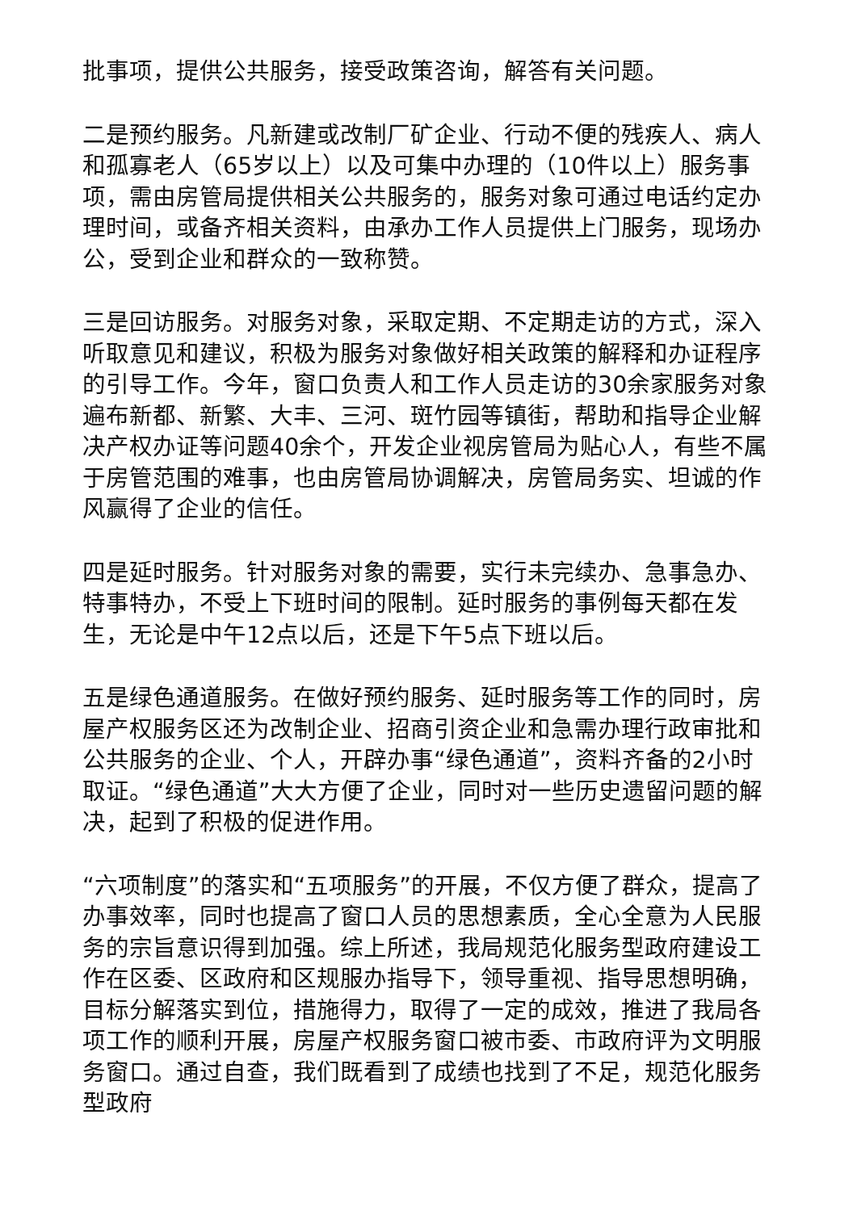批事项，提供公共服务，接受政策咨询，解答有关问题。
二是预约服务。凡新建或改制厂矿企业、行动不便的残疾人、病人和孤寡老人（65岁以上）以及可集中办理的（10件以上）服务事项，需由房管局提供相关公共服务的，服务对象可通过电话约定办理时间，或备齐相关资料，由承办工作人员提供上门服务，现场办公，受到企业和群众的一致称赞。
三是回访服务。对服务对象，采取定期、不定期走访的方式，深入听取意见和建议，积极为服务对象做好相关政策的解释和办证程序的引导工作。今年，窗口负责人和工作人员走访的30余家服务对象遍布新都、新繁、大丰、三河、斑竹园等镇街，帮助和指导企业解决产权办证等问题40余个，开发企业视房管局为贴心人，有些不属于房管范围的难事，也由房管局协调解决，房管局务实、坦诚的作风赢得了企业的信任。
四是延时服务。针对服务对象的需要，实行未完续办、急事急办、特事特办，不受上下班时间的限制。延时服务的事例每天都在发生，无论是中午12点以后，还是下午5点下班以后。
五是绿色通道服务。在做好预约服务、延时服务等工作的同时，房屋产权服务区还为改制企业、招商引资企业和急需办理行政审批和公共服务的企业、个人，开辟办事“绿色通道”，资料齐备的2小时取证。“绿色通道”大大方便了企业，同时对一些历史遗留问题的解决，起到了积极的促进作用。
“六项制度”的落实和“五项服务”的开展，不仅方便了群众，提高了办事效率，同时也提高了窗口人员的思想素质，全心全意为人民服务的宗旨意识得到加强。综上所述，我局规范化服务型政府建设工作在区委、区政府和区规服办指导下，领导重视、指导思想明确，目标分解落实到位，措施得力，取得了一定的成效，推进了我局各项工作的顺利开展，房屋产权服务窗口被市委、市政府评为文明服务窗口。通过自查，我们既看到了成绩也找到了不足，规范化服务型政府